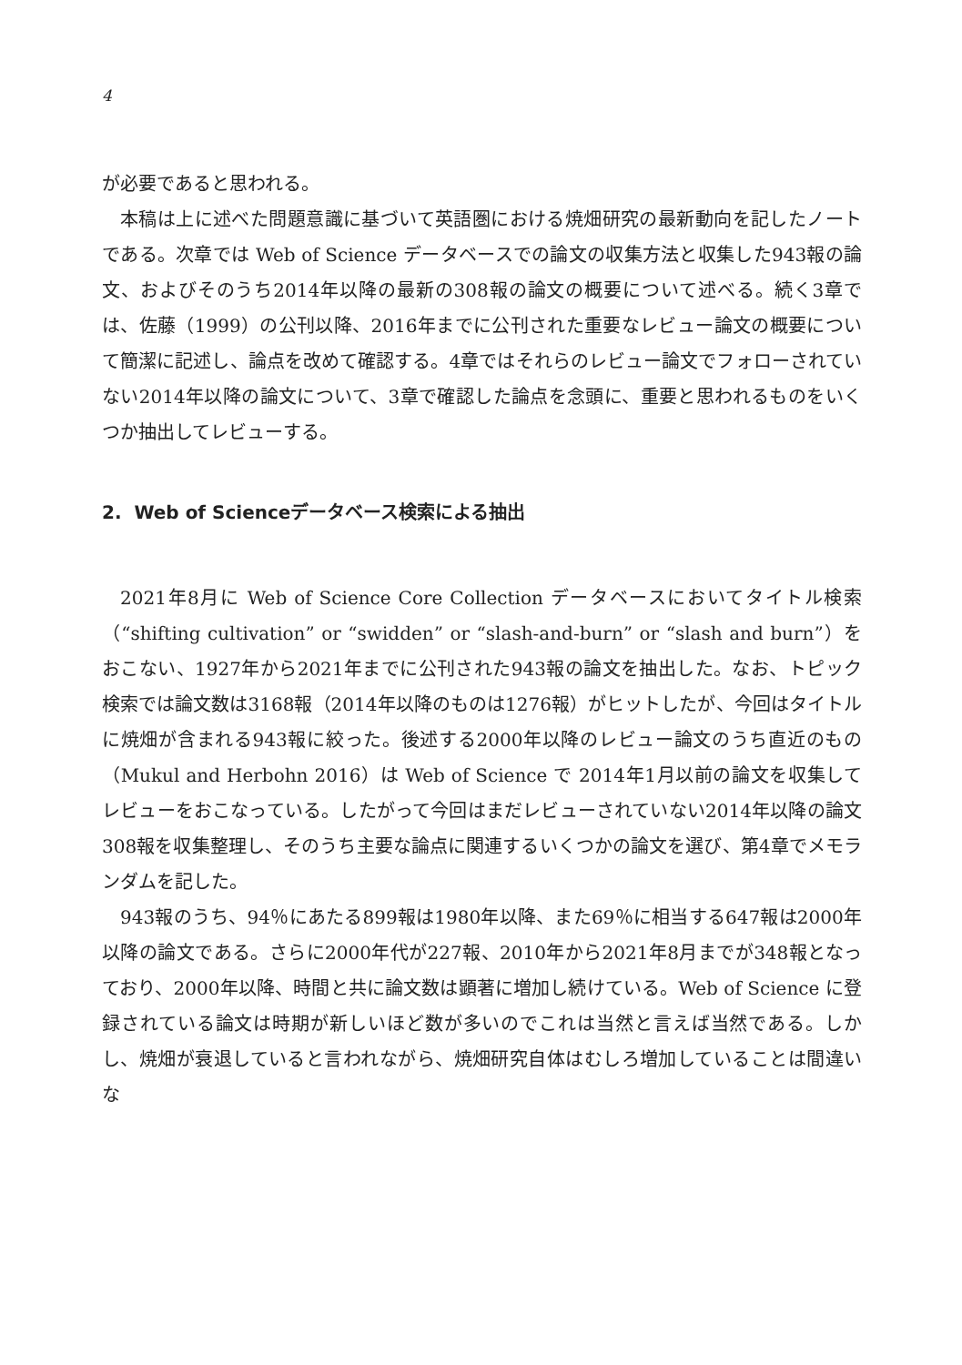4
が必要であると思われる。
本稿は上に述べた問題意識に基づいて英語圏における焼畑研究の最新動向を記したノートである。次章では Web of Science データベースでの論文の収集方法と収集した943報の論文、およびそのうち2014年以降の最新の308報の論文の概要について述べる。続く3章では、佐藤（1999）の公刊以降、2016年までに公刊された重要なレビュー論文の概要について簡潔に記述し、論点を改めて確認する。4章ではそれらのレビュー論文でフォローされていない2014年以降の論文について、3章で確認した論点を念頭に、重要と思われるものをいくつか抽出してレビューする。
2. Web of Scienceデータベース検索による抽出
2021年8月に Web of Science Core Collection データベースにおいてタイトル検索（“shifting cultivation” or “swidden” or “slash-and-burn” or “slash and burn”）をおこない、1927年から2021年までに公刊された943報の論文を抽出した。なお、トピック検索では論文数は3168報（2014年以降のものは1276報）がヒットしたが、今回はタイトルに焼畑が含まれる943報に絞った。後述する2000年以降のレビュー論文のうち直近のもの（Mukul and Herbohn 2016）は Web of Science で 2014年1月以前の論文を収集してレビューをおこなっている。したがって今回はまだレビューされていない2014年以降の論文308報を収集整理し、そのうち主要な論点に関連するいくつかの論文を選び、第4章でメモランダムを記した。
943報のうち、94％にあたる899報は1980年以降、また69％に相当する647報は2000年以降の論文である。さらに2000年代が227報、2010年から2021年8月までが348報となっており、2000年以降、時間と共に論文数は顕著に増加し続けている。Web of Science に登録されている論文は時期が新しいほど数が多いのでこれは当然と言えば当然である。しかし、焼畑が衰退していると言われながら、焼畑研究自体はむしろ増加していることは間違いな